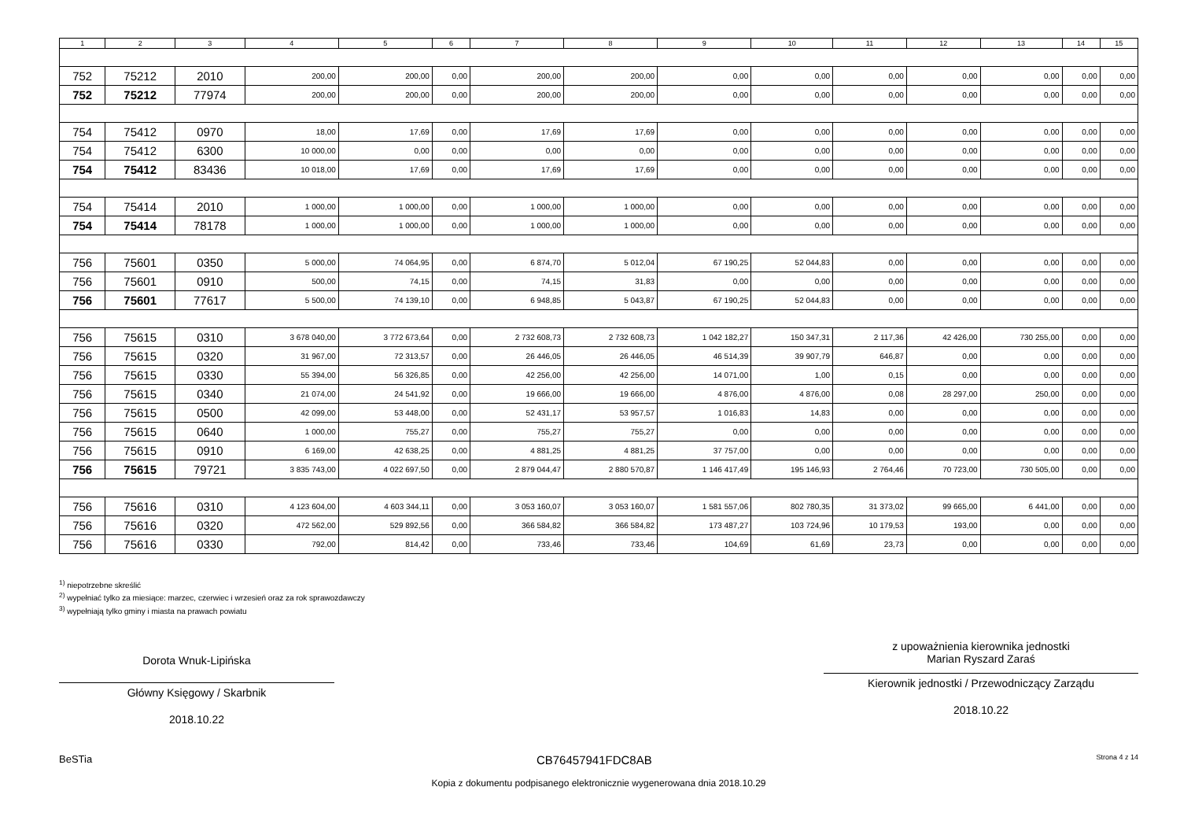| 1 | 2 | 3 | 4 | 5 | 6 | 7 | 8 | 9 | 10 | 11 | 12 | 13 | 14 | 15 |
| --- | --- | --- | --- | --- | --- | --- | --- | --- | --- | --- | --- | --- | --- | --- |
| 752 | 75212 | 2010 | 200,00 | 200,00 | 0,00 | 200,00 | 200,00 | 0,00 | 0,00 | 0,00 | 0,00 | 0,00 | 0,00 | 0,00 |
| 752 | 75212 | 77974 | 200,00 | 200,00 | 0,00 | 200,00 | 200,00 | 0,00 | 0,00 | 0,00 | 0,00 | 0,00 | 0,00 | 0,00 |
| 754 | 75412 | 0970 | 18,00 | 17,69 | 0,00 | 17,69 | 17,69 | 0,00 | 0,00 | 0,00 | 0,00 | 0,00 | 0,00 | 0,00 |
| 754 | 75412 | 6300 | 10 000,00 | 0,00 | 0,00 | 0,00 | 0,00 | 0,00 | 0,00 | 0,00 | 0,00 | 0,00 | 0,00 | 0,00 |
| 754 | 75412 | 83436 | 10 018,00 | 17,69 | 0,00 | 17,69 | 17,69 | 0,00 | 0,00 | 0,00 | 0,00 | 0,00 | 0,00 | 0,00 |
| 754 | 75414 | 2010 | 1 000,00 | 1 000,00 | 0,00 | 1 000,00 | 1 000,00 | 0,00 | 0,00 | 0,00 | 0,00 | 0,00 | 0,00 | 0,00 |
| 754 | 75414 | 78178 | 1 000,00 | 1 000,00 | 0,00 | 1 000,00 | 1 000,00 | 0,00 | 0,00 | 0,00 | 0,00 | 0,00 | 0,00 | 0,00 |
| 756 | 75601 | 0350 | 5 000,00 | 74 064,95 | 0,00 | 6 874,70 | 5 012,04 | 67 190,25 | 52 044,83 | 0,00 | 0,00 | 0,00 | 0,00 | 0,00 |
| 756 | 75601 | 0910 | 500,00 | 74,15 | 0,00 | 74,15 | 31,83 | 0,00 | 0,00 | 0,00 | 0,00 | 0,00 | 0,00 | 0,00 |
| 756 | 75601 | 77617 | 5 500,00 | 74 139,10 | 0,00 | 6 948,85 | 5 043,87 | 67 190,25 | 52 044,83 | 0,00 | 0,00 | 0,00 | 0,00 | 0,00 |
| 756 | 75615 | 0310 | 3 678 040,00 | 3 772 673,64 | 0,00 | 2 732 608,73 | 2 732 608,73 | 1 042 182,27 | 150 347,31 | 2 117,36 | 42 426,00 | 730 255,00 | 0,00 | 0,00 |
| 756 | 75615 | 0320 | 31 967,00 | 72 313,57 | 0,00 | 26 446,05 | 26 446,05 | 46 514,39 | 39 907,79 | 646,87 | 0,00 | 0,00 | 0,00 | 0,00 |
| 756 | 75615 | 0330 | 55 394,00 | 56 326,85 | 0,00 | 42 256,00 | 42 256,00 | 14 071,00 | 1,00 | 0,15 | 0,00 | 0,00 | 0,00 | 0,00 |
| 756 | 75615 | 0340 | 21 074,00 | 24 541,92 | 0,00 | 19 666,00 | 19 666,00 | 4 876,00 | 4 876,00 | 0,08 | 28 297,00 | 250,00 | 0,00 | 0,00 |
| 756 | 75615 | 0500 | 42 099,00 | 53 448,00 | 0,00 | 52 431,17 | 53 957,57 | 1 016,83 | 14,83 | 0,00 | 0,00 | 0,00 | 0,00 | 0,00 |
| 756 | 75615 | 0640 | 1 000,00 | 755,27 | 0,00 | 755,27 | 755,27 | 0,00 | 0,00 | 0,00 | 0,00 | 0,00 | 0,00 | 0,00 |
| 756 | 75615 | 0910 | 6 169,00 | 42 638,25 | 0,00 | 4 881,25 | 4 881,25 | 37 757,00 | 0,00 | 0,00 | 0,00 | 0,00 | 0,00 | 0,00 |
| 756 | 75615 | 79721 | 3 835 743,00 | 4 022 697,50 | 0,00 | 2 879 044,47 | 2 880 570,87 | 1 146 417,49 | 195 146,93 | 2 764,46 | 70 723,00 | 730 505,00 | 0,00 | 0,00 |
| 756 | 75616 | 0310 | 4 123 604,00 | 4 603 344,11 | 0,00 | 3 053 160,07 | 3 053 160,07 | 1 581 557,06 | 802 780,35 | 31 373,02 | 99 665,00 | 6 441,00 | 0,00 | 0,00 |
| 756 | 75616 | 0320 | 472 562,00 | 529 892,56 | 0,00 | 366 584,82 | 366 584,82 | 173 487,27 | 103 724,96 | 10 179,53 | 193,00 | 0,00 | 0,00 | 0,00 |
| 756 | 75616 | 0330 | 792,00 | 814,42 | 0,00 | 733,46 | 733,46 | 104,69 | 61,69 | 23,73 | 0,00 | 0,00 | 0,00 | 0,00 |
<sup>1)</sup> niepotrzebne skreślić
<sup>2)</sup> wypełniać tylko za miesiące: marzec, czerwiec i wrzesień oraz za rok sprawozdawczy
<sup>3)</sup> wypełniają tylko gminy i miasta na prawach powiatu
Dorota Wnuk-Lipińska
Główny Księgowy / Skarbnik
2018.10.22
z upoważnienia kierownika jednostki
Marian Ryszard Zaraś
Kierownik jednostki / Przewodniczący Zarządu
2018.10.22
BeSTia CB76457941FDC8AB Strona 4 z 14
Kopia z dokumentu podpisanego elektronicznie wygenerowana dnia 2018.10.29